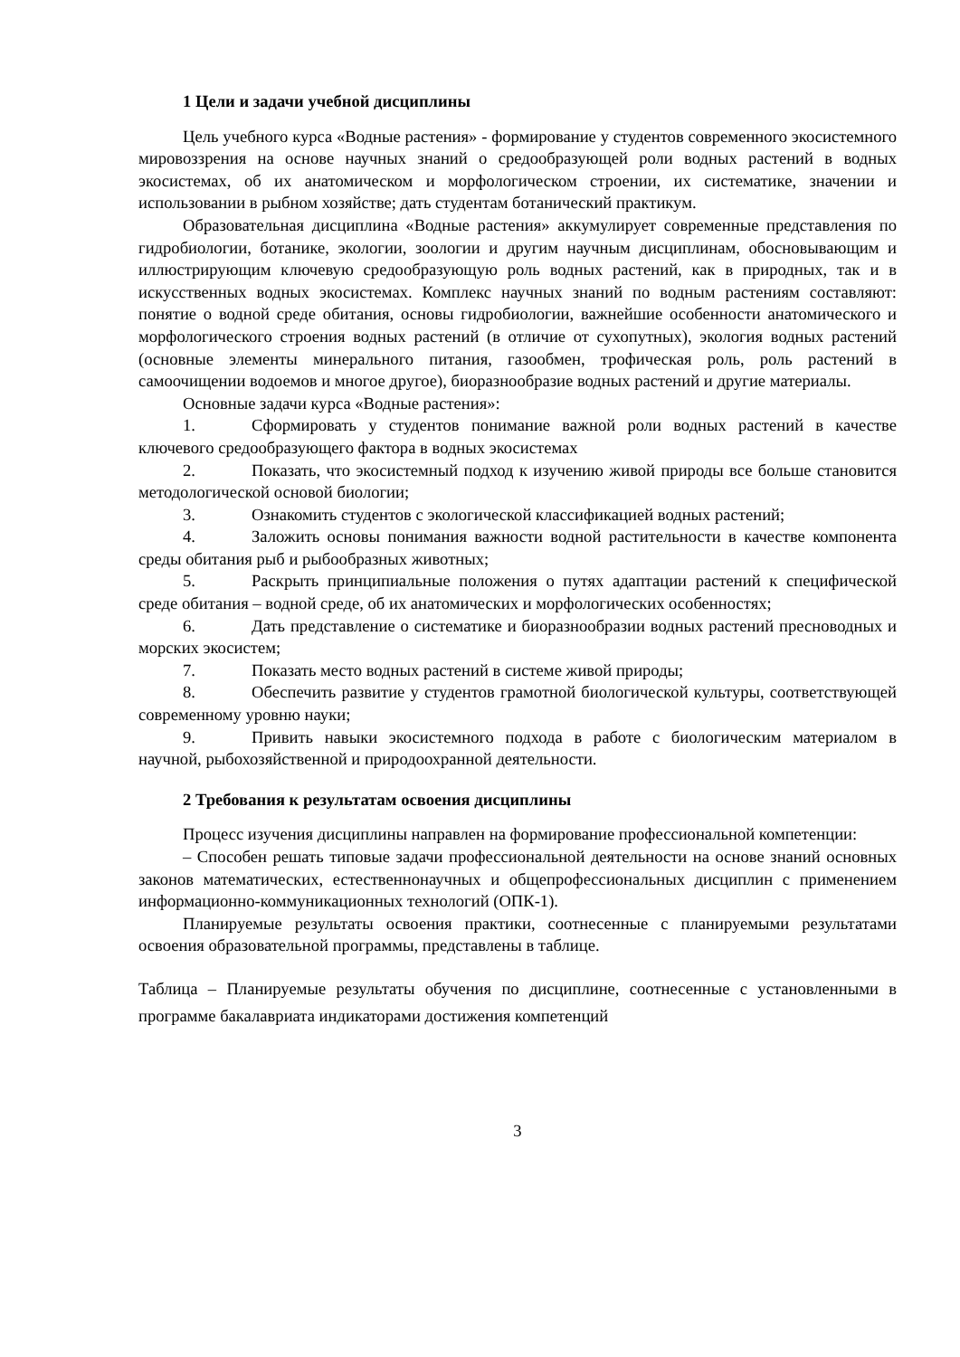1 Цели и задачи учебной дисциплины
Цель учебного курса «Водные растения» - формирование у студентов современного экосистемного мировоззрения на основе научных знаний о средообразующей роли водных растений в водных экосистемах, об их анатомическом и морфологическом строении, их систематике, значении и использовании в рыбном хозяйстве; дать студентам ботанический практикум.
Образовательная дисциплина «Водные растения» аккумулирует современные представления по гидробиологии, ботанике, экологии, зоологии и другим научным дисциплинам, обосновывающим и иллюстрирующим ключевую средообразующую роль водных растений, как в природных, так и в искусственных водных экосистемах. Комплекс научных знаний по водным растениям составляют: понятие о водной среде обитания, основы гидробиологии, важнейшие особенности анатомического и морфологического строения водных растений (в отличие от сухопутных), экология водных растений (основные элементы минерального питания, газообмен, трофическая роль, роль растений в самоочищении водоемов и многое другое), биоразнообразие водных растений и другие материалы.
Основные задачи курса «Водные растения»:
1. Сформировать у студентов понимание важной роли водных растений в качестве ключевого средообразующего фактора в водных экосистемах
2. Показать, что экосистемный подход к изучению живой природы все больше становится методологической основой биологии;
3. Ознакомить студентов с экологической классификацией водных растений;
4. Заложить основы понимания важности водной растительности в качестве компонента среды обитания рыб и рыбообразных животных;
5. Раскрыть принципиальные положения о путях адаптации растений к специфической среде обитания – водной среде, об их анатомических и морфологических особенностях;
6. Дать представление о систематике и биоразнообразии водных растений пресноводных и морских экосистем;
7. Показать место водных растений в системе живой природы;
8. Обеспечить развитие у студентов грамотной биологической культуры, соответствующей современному уровню науки;
9. Привить навыки экосистемного подхода в работе с биологическим материалом в научной, рыбохозяйственной и природоохранной деятельности.
2 Требования к результатам освоения дисциплины
Процесс изучения дисциплины направлен на формирование профессиональной компетенции:
– Способен решать типовые задачи профессиональной деятельности на основе знаний основных законов математических, естественнонаучных и общепрофессиональных дисциплин с применением информационно-коммуникационных технологий (ОПК-1).
Планируемые результаты освоения практики, соотнесенные с планируемыми результатами освоения образовательной программы, представлены в таблице.
Таблица – Планируемые результаты обучения по дисциплине, соотнесенные с установленными в программе бакалавриата индикаторами достижения компетенций
3